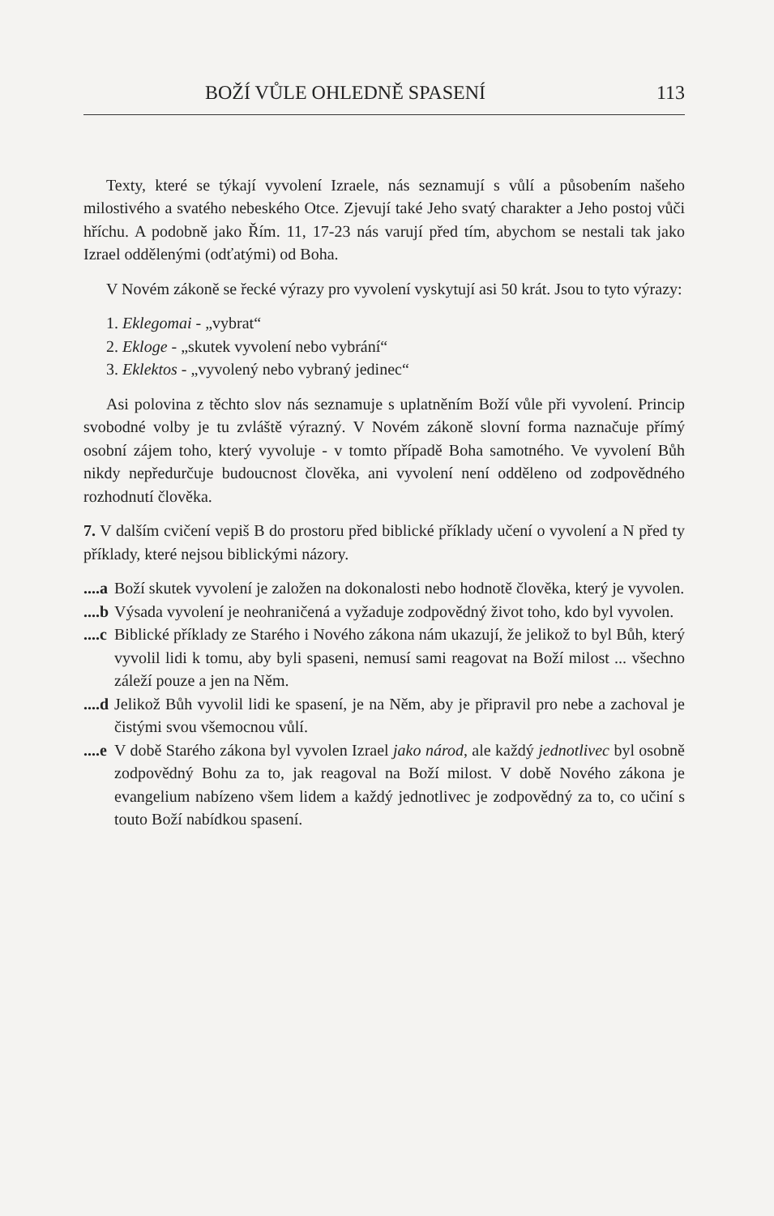BOŽÍ VŮLE OHLEDNĚ SPASENÍ 113
Texty, které se týkají vyvolení Izraele, nás seznamují s vůlí a působením našeho milostivého a svatého nebeského Otce. Zjevují také Jeho svatý charakter a Jeho postoj vůči hříchu. A podobně jako Řím. 11, 17-23 nás varují před tím, abychom se nestali tak jako Izrael oddělenými (odťatými) od Boha.
V Novém zákoně se řecké výrazy pro vyvolení vyskytují asi 50 krát. Jsou to tyto výrazy:
1. Eklegomai - „vybrat“
2. Ekloge - „skutek vyvolení nebo vybrání“
3. Eklektos - „vyvolený nebo vybraný jedinec“
Asi polovina z těchto slov nás seznamuje s uplatněním Boží vůle při vyvolení. Princip svobodné volby je tu zvláště výrazný. V Novém zákoně slovní forma naznačuje přímý osobní zájem toho, který vyvoluje - v tomto případě Boha samotného. Ve vyvolení Bůh nikdy nepředurčuje budoucnost člověka, ani vyvolení není odděleno od zodpovědného rozhodnutí člověka.
7. V dalším cvičení vepiš B do prostoru před biblické příklady učení o vyvolení a N před ty příklady, které nejsou biblickými názory.
....a Boží skutek vyvolení je založen na dokonalosti nebo hodnotě člověka, který je vyvolen.
....b Výsada vyvolení je neohraničená a vyžaduje zodpovědný život toho, kdo byl vyvolen.
....c Biblické příklady ze Starého i Nového zákona nám ukazují, že jelikož to byl Bůh, který vyvolil lidi k tomu, aby byli spaseni, nemusí sami reagovat na Boží milost ... všechno záleží pouze a jen na Něm.
....d Jelikož Bůh vyvolil lidi ke spasení, je na Něm, aby je připravil pro nebe a zachoval je čistými svou všemocnou vůlí.
....e V době Starého zákona byl vyvolen Izrael jako národ, ale každý jednotlivec byl osobně zodpovědný Bohu za to, jak reagoval na Boží milost. V době Nového zákona je evangelium nabízeno všem lidem a každý jednotlivec je zodpovědný za to, co učiní s touto Boží nabídkou spasení.